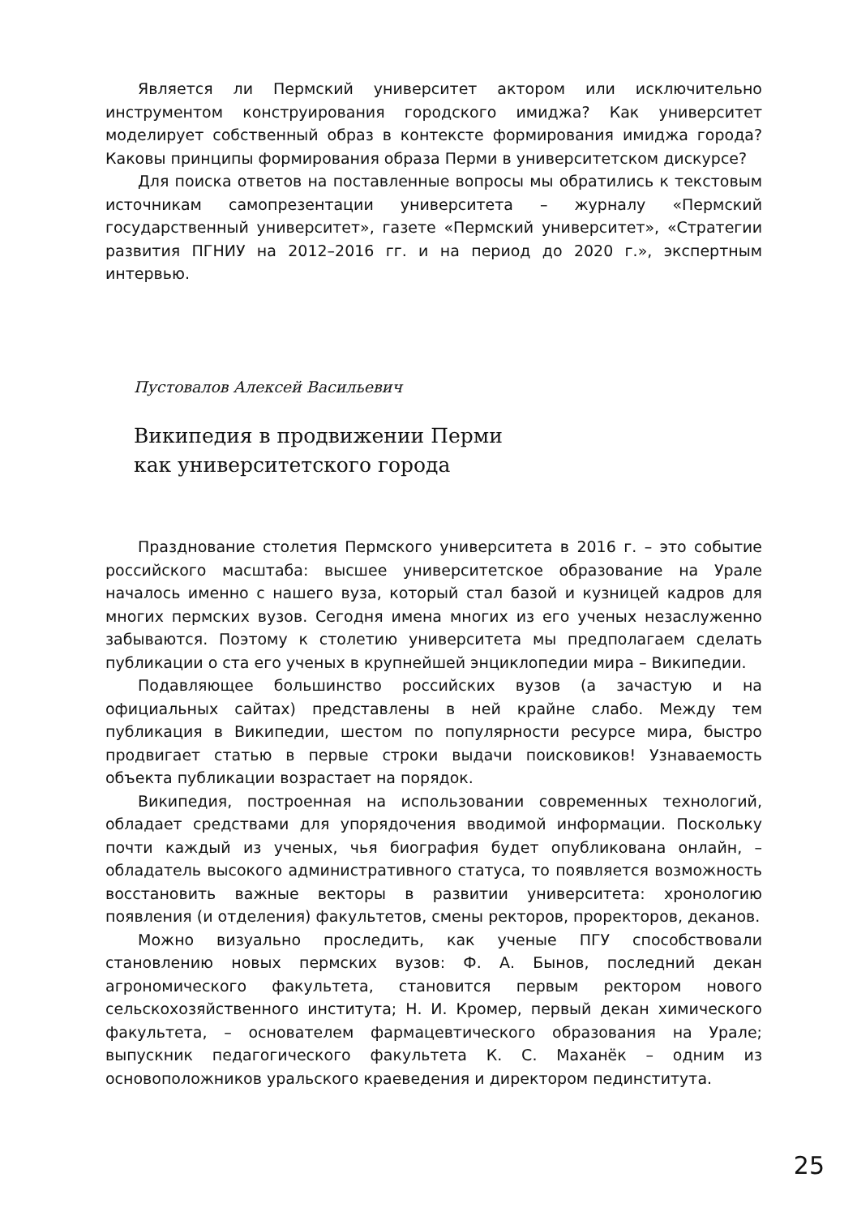Является ли Пермский университет актором или исключительно инструментом конструирования городского имиджа? Как университет моделирует собственный образ в контексте формирования имиджа города? Каковы принципы формирования образа Перми в университетском дискурсе?
Для поиска ответов на поставленные вопросы мы обратились к текстовым источникам самопрезентации университета – журналу «Пермский государственный университет», газете «Пермский университет», «Стратегии развития ПГНИУ на 2012–2016 гг. и на период до 2020 г.», экспертным интервью.
Пустовалов Алексей Васильевич
Википедия в продвижении Перми
как университетского города
Празднование столетия Пермского университета в 2016 г. – это событие российского масштаба: высшее университетское образование на Урале началось именно с нашего вуза, который стал базой и кузницей кадров для многих пермских вузов. Сегодня имена многих из его ученых незаслуженно забываются. Поэтому к столетию университета мы предполагаем сделать публикации о ста его ученых в крупнейшей энциклопедии мира – Википедии.
Подавляющее большинство российских вузов (а зачастую и на официальных сайтах) представлены в ней крайне слабо. Между тем публикация в Википедии, шестом по популярности ресурсе мира, быстро продвигает статью в первые строки выдачи поисковиков! Узнаваемость объекта публикации возрастает на порядок.
Википедия, построенная на использовании современных технологий, обладает средствами для упорядочения вводимой информации. Поскольку почти каждый из ученых, чья биография будет опубликована онлайн, – обладатель высокого административного статуса, то появляется возможность восстановить важные векторы в развитии университета: хронологию появления (и отделения) факультетов, смены ректоров, проректоров, деканов.
Можно визуально проследить, как ученые ПГУ способствовали становлению новых пермских вузов: Ф. А. Бынов, последний декан агрономического факультета, становится первым ректором нового сельскохозяйственного института; Н. И. Кромер, первый декан химического факультета, – основателем фармацевтического образования на Урале; выпускник педагогического факультета К. С. Маханёк – одним из основоположников уральского краеведения и директором пединститута.
25